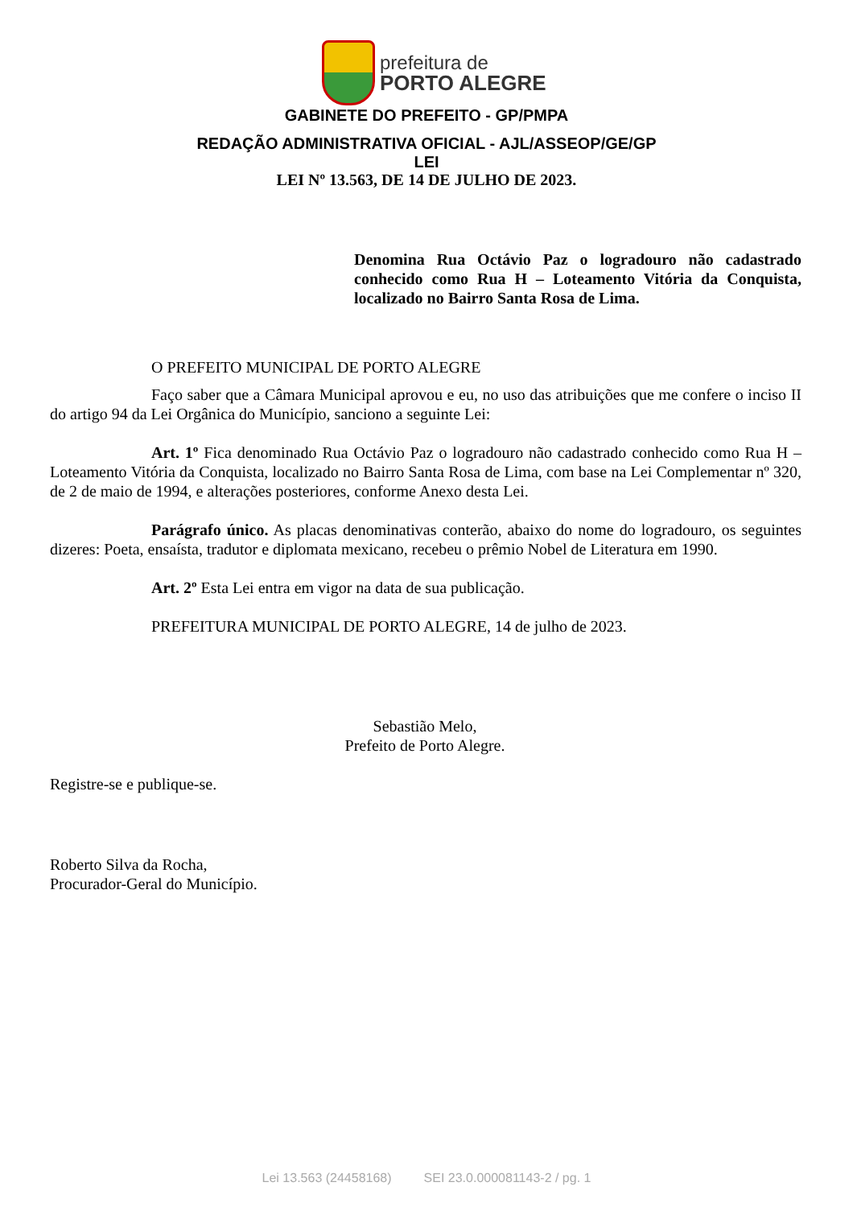prefeitura de
PORTO ALEGRE
GABINETE DO PREFEITO - GP/PMPA
REDAÇÃO ADMINISTRATIVA OFICIAL - AJL/ASSEOP/GE/GP
LEI
LEI Nº 13.563, DE 14 DE JULHO DE 2023.
Denomina Rua Octávio Paz o logradouro não cadastrado conhecido como Rua H – Loteamento Vitória da Conquista, localizado no Bairro Santa Rosa de Lima.
O PREFEITO MUNICIPAL DE PORTO ALEGRE
Faço saber que a Câmara Municipal aprovou e eu, no uso das atribuições que me confere o inciso II do artigo 94 da Lei Orgânica do Município, sanciono a seguinte Lei:
Art. 1º Fica denominado Rua Octávio Paz o logradouro não cadastrado conhecido como Rua H – Loteamento Vitória da Conquista, localizado no Bairro Santa Rosa de Lima, com base na Lei Complementar nº 320, de 2 de maio de 1994, e alterações posteriores, conforme Anexo desta Lei.
Parágrafo único. As placas denominativas conterão, abaixo do nome do logradouro, os seguintes dizeres: Poeta, ensaísta, tradutor e diplomata mexicano, recebeu o prêmio Nobel de Literatura em 1990.
Art. 2º Esta Lei entra em vigor na data de sua publicação.
PREFEITURA MUNICIPAL DE PORTO ALEGRE, 14 de julho de 2023.
Sebastião Melo,
Prefeito de Porto Alegre.
Registre-se e publique-se.
Roberto Silva da Rocha,
Procurador-Geral do Município.
Lei 13.563 (24458168) SEI 23.0.000081143-2 / pg. 1